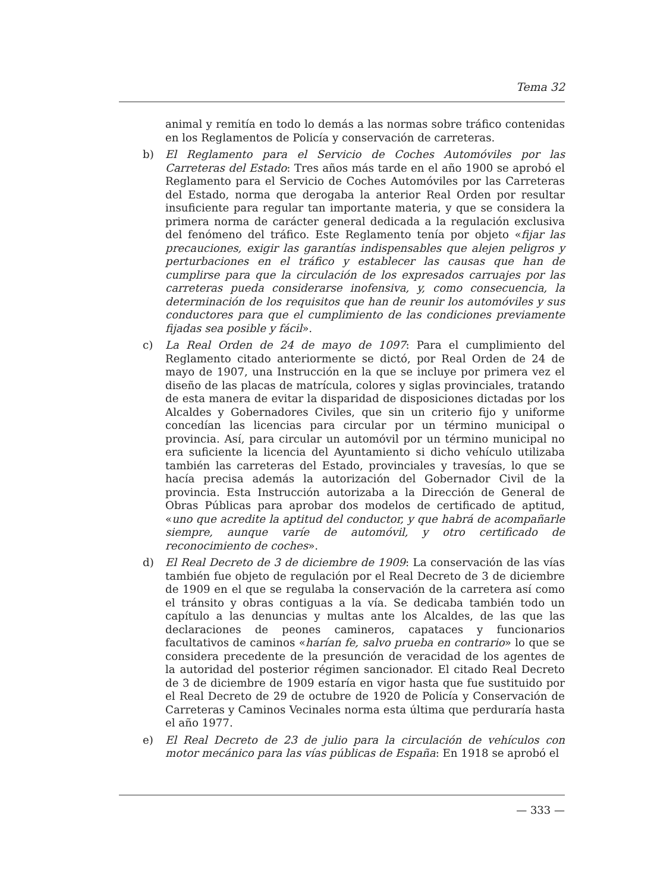Tema 32
animal y remitía en todo lo demás a las normas sobre tráfico contenidas en los Reglamentos de Policía y conservación de carreteras.
b) El Reglamento para el Servicio de Coches Automóviles por las Carreteras del Estado: Tres años más tarde en el año 1900 se aprobó el Reglamento para el Servicio de Coches Automóviles por las Carreteras del Estado, norma que derogaba la anterior Real Orden por resultar insuficiente para regular tan importante materia, y que se considera la primera norma de carácter general dedicada a la regulación exclusiva del fenómeno del tráfico. Este Reglamento tenía por objeto «fijar las precauciones, exigir las garantías indispensables que alejen peligros y perturbaciones en el tráfico y establecer las causas que han de cumplirse para que la circulación de los expresados carruajes por las carreteras pueda considerarse inofensiva, y, como consecuencia, la determinación de los requisitos que han de reunir los automóviles y sus conductores para que el cumplimiento de las condiciones previamente fijadas sea posible y fácil».
c) La Real Orden de 24 de mayo de 1097: Para el cumplimiento del Reglamento citado anteriormente se dictó, por Real Orden de 24 de mayo de 1907, una Instrucción en la que se incluye por primera vez el diseño de las placas de matrícula, colores y siglas provinciales, tratando de esta manera de evitar la disparidad de disposiciones dictadas por los Alcaldes y Gobernadores Civiles, que sin un criterio fijo y uniforme concedían las licencias para circular por un término municipal o provincia. Así, para circular un automóvil por un término municipal no era suficiente la licencia del Ayuntamiento si dicho vehículo utilizaba también las carreteras del Estado, provinciales y travesías, lo que se hacía precisa además la autorización del Gobernador Civil de la provincia. Esta Instrucción autorizaba a la Dirección de General de Obras Públicas para aprobar dos modelos de certificado de aptitud, «uno que acredite la aptitud del conductor, y que habrá de acompañarle siempre, aunque varíe de automóvil, y otro certificado de reconocimiento de coches».
d) El Real Decreto de 3 de diciembre de 1909: La conservación de las vías también fue objeto de regulación por el Real Decreto de 3 de diciembre de 1909 en el que se regulaba la conservación de la carretera así como el tránsito y obras contiguas a la vía. Se dedicaba también todo un capítulo a las denuncias y multas ante los Alcaldes, de las que las declaraciones de peones camineros, capataces y funcionarios facultativos de caminos «harían fe, salvo prueba en contrario» lo que se considera precedente de la presunción de veracidad de los agentes de la autoridad del posterior régimen sancionador. El citado Real Decreto de 3 de diciembre de 1909 estaría en vigor hasta que fue sustituido por el Real Decreto de 29 de octubre de 1920 de Policía y Conservación de Carreteras y Caminos Vecinales norma esta última que perduraría hasta el año 1977.
e) El Real Decreto de 23 de julio para la circulación de vehículos con motor mecánico para las vías públicas de España: En 1918 se aprobó el
— 333 —